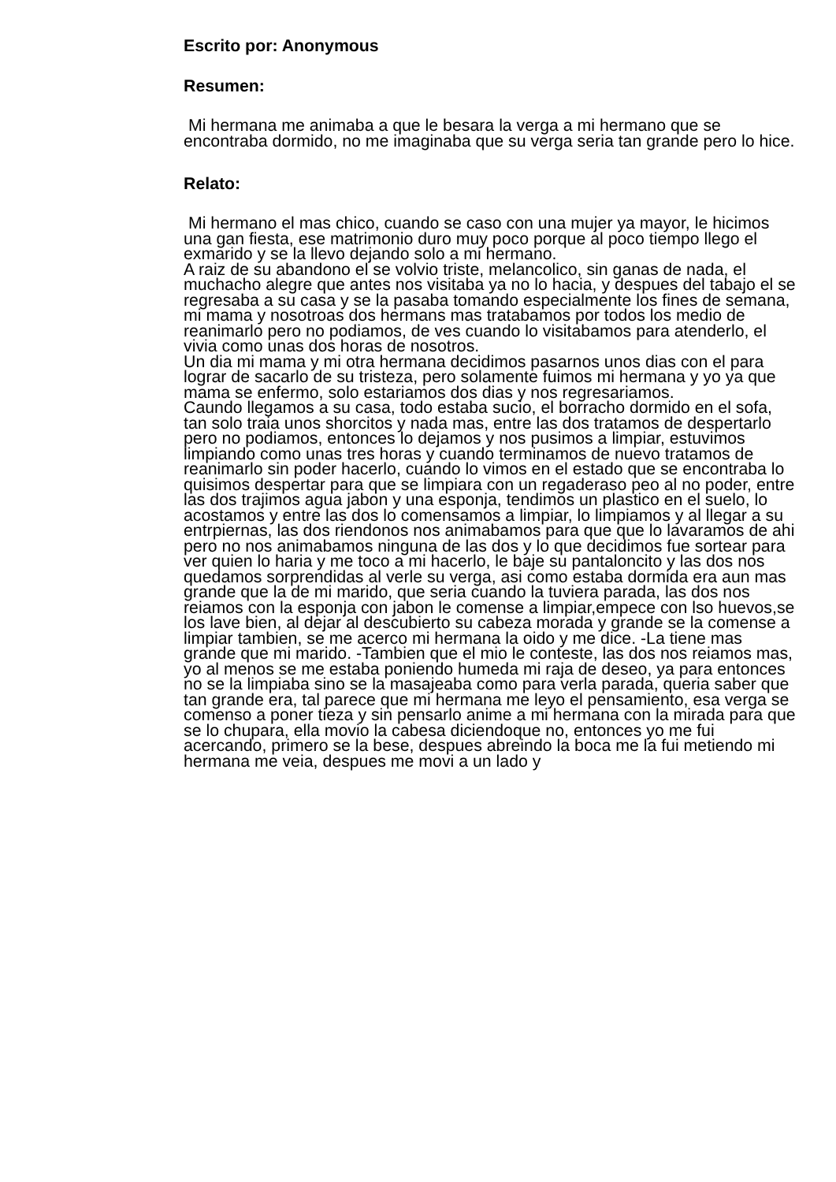Escrito por: Anonymous
Resumen:
Mi hermana me animaba a que le besara la verga a mi hermano que se encontraba dormido, no me imaginaba que su verga seria tan grande pero lo hice.
Relato:
Mi hermano el mas chico, cuando se caso con una mujer ya mayor, le hicimos una gan fiesta, ese matrimonio duro muy poco porque al poco tiempo llego el exmarido y se la llevo dejando solo a mi hermano.
A raiz de su abandono el se volvio triste, melancolico, sin ganas de nada, el muchacho alegre que antes nos visitaba ya no lo hacia, y despues del tabajo el se regresaba a su casa y se la pasaba tomando especialmente los fines de semana, mi mama y nosotroas dos hermans mas tratabamos por todos los medio de reanimarlo pero no podiamos, de ves cuando lo visitabamos para atenderlo, el vivia como unas dos horas de nosotros.
Un dia mi mama y mi otra hermana decidimos pasarnos unos dias con el para lograr de sacarlo de su tristeza, pero solamente fuimos mi hermana y yo ya que mama se enfermo, solo estariamos dos dias y nos regresariamos.
Caundo llegamos a su casa, todo estaba sucio, el borracho dormido en el sofa, tan solo traia unos shorcitos y nada mas, entre las dos tratamos de despertarlo pero no podiamos, entonces lo dejamos y nos pusimos a limpiar, estuvimos limpiando como unas tres horas y cuando terminamos de nuevo tratamos de reanimarlo sin poder hacerlo, cuando lo vimos en el estado que se encontraba lo quisimos despertar para que se limpiara con un regaderaso peo al no poder, entre las dos trajimos agua jabon y una esponja, tendimos un plastico en el suelo, lo acostamos y entre las dos lo comensamos a limpiar, lo limpiamos y al llegar a su entrpiernas, las dos riendonos nos animabamos para que que lo lavaramos de ahi pero no nos animabamos ninguna de las dos y lo que decidimos fue sortear para ver quien lo haria y me toco a mi hacerlo, le baje su pantaloncito y las dos nos quedamos sorprendidas al verle su verga, asi como estaba dormida era aun mas grande que la de mi marido, que seria cuando la tuviera parada, las dos nos reiamos con la esponja con jabon le comense a limpiar,empece con lso huevos,se los lave bien, al dejar al descubierto su cabeza morada y grande se la comense a limpiar tambien, se me acerco mi hermana la oido y me dice. -La tiene mas grande que mi marido. -Tambien que el mio le conteste, las dos nos reiamos mas, yo al menos se me estaba poniendo humeda mi raja de deseo, ya para entonces no se la limpiaba sino se la masajeaba como para verla parada, queria saber que tan grande era, tal parece que mi hermana me leyo el pensamiento, esa verga se comenso a poner tieza y sin pensarlo anime a mi hermana con la mirada para que se lo chupara, ella movio la cabesa diciendoque no, entonces yo me fui acercando, primero se la bese, despues abreindo la boca me la fui metiendo mi hermana me veia, despues me movi a un lado y